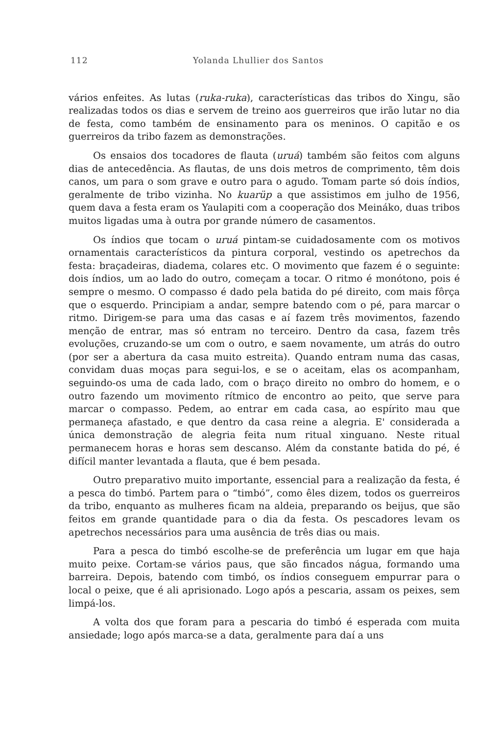112 Yolanda Lhullier dos Santos
vários enfeites. As lutas (ruka-ruka), características das tribos do Xingu, são realizadas todos os dias e servem de treino aos guerreiros que irão lutar no dia de festa, como também de ensinamento para os meninos. O capitão e os guerreiros da tribo fazem as demonstrações.
Os ensaios dos tocadores de flauta (uruá) também são feitos com alguns dias de antecedência. As flautas, de uns dois metros de comprimento, têm dois canos, um para o som grave e outro para o agudo. Tomam parte só dois índios, geralmente de tribo vizinha. No kuarüp a que assistimos em julho de 1956, quem dava a festa eram os Yaulapiti com a cooperação dos Meináko, duas tribos muitos ligadas uma à outra por grande número de casamentos.
Os índios que tocam o uruá pintam-se cuidadosamente com os motivos ornamentais característicos da pintura corporal, vestindo os apetrechos da festa: braçadeiras, diadema, colares etc. O movimento que fazem é o seguinte: dois índios, um ao lado do outro, começam a tocar. O ritmo é monótono, pois é sempre o mesmo. O compasso é dado pela batida do pé direito, com mais fôrça que o esquerdo. Principiam a andar, sempre batendo com o pé, para marcar o ritmo. Dirigem-se para uma das casas e aí fazem três movimentos, fazendo menção de entrar, mas só entram no terceiro. Dentro da casa, fazem três evoluções, cruzando-se um com o outro, e saem novamente, um atrás do outro (por ser a abertura da casa muito estreita). Quando entram numa das casas, convidam duas moças para segui-los, e se o aceitam, elas os acompanham, seguindo-os uma de cada lado, com o braço direito no ombro do homem, e o outro fazendo um movimento rítmico de encontro ao peito, que serve para marcar o compasso. Pedem, ao entrar em cada casa, ao espírito mau que permaneça afastado, e que dentro da casa reine a alegria. E' considerada a única demonstração de alegria feita num ritual xinguano. Neste ritual permanecem horas e horas sem descanso. Além da constante batida do pé, é difícil manter levantada a flauta, que é bem pesada.
Outro preparativo muito importante, essencial para a realização da festa, é a pesca do timbó. Partem para o “timbó”, como êles dizem, todos os guerreiros da tribo, enquanto as mulheres ficam na aldeia, preparando os beijus, que são feitos em grande quantidade para o dia da festa. Os pescadores levam os apetrechos necessários para uma ausência de três dias ou mais.
Para a pesca do timbó escolhe-se de preferência um lugar em que haja muito peixe. Cortam-se vários paus, que são fincados nágua, formando uma barreira. Depois, batendo com timbó, os índios conseguem empurrar para o local o peixe, que é ali aprisionado. Logo após a pescaria, assam os peixes, sem limpá-los.
A volta dos que foram para a pescaria do timbó é esperada com muita ansiedade; logo após marca-se a data, geralmente para daí a uns